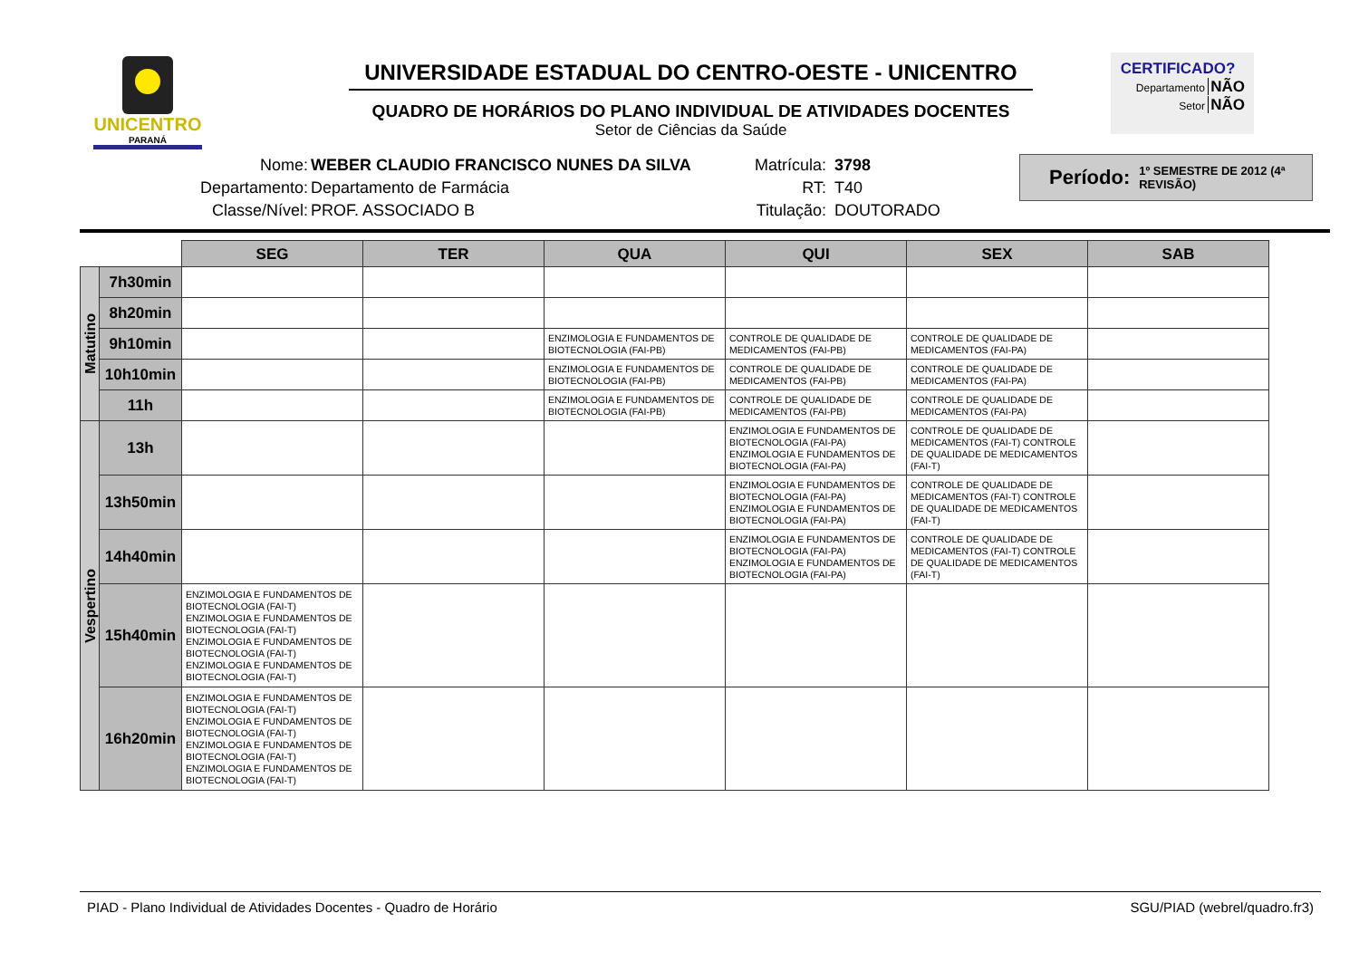UNICENTRO
PARANÁ
UNIVERSIDADE ESTADUAL DO CENTRO-OESTE - UNICENTRO
QUADRO DE HORÁRIOS DO PLANO INDIVIDUAL DE ATIVIDADES DOCENTES
Setor de Ciências da Saúde
CERTIFICADO?
Departamento NÃO
Setor NÃO
Nome:
Departamento:
Classe/Nível:
WEBER CLAUDIO FRANCISCO NUNES DA SILVA
Departamento de Farmácia
PROF. ASSOCIADO B
Matrícula:
RT:
Titulação:
3798
T40
DOUTORADO
Período: 1º SEMESTRE DE 2012 (4ª REVISÃO)
| | | SEG | TER | QUA | QUI | SEX | SAB |
| Matutino | 7h30min | | | | | | |
| | 8h20min | | | | | | |
| | 9h10min | | | ENZIMOLOGIA E FUNDAMENTOS DE BIOTECNOLOGIA (FAI-PB) | CONTROLE DE QUALIDADE DE MEDICAMENTOS (FAI-PB) | CONTROLE DE QUALIDADE DE MEDICAMENTOS (FAI-PA) | |
| | 10h10min | | | ENZIMOLOGIA E FUNDAMENTOS DE BIOTECNOLOGIA (FAI-PB) | CONTROLE DE QUALIDADE DE MEDICAMENTOS (FAI-PB) | CONTROLE DE QUALIDADE DE MEDICAMENTOS (FAI-PA) | |
| | 11h | | | ENZIMOLOGIA E FUNDAMENTOS DE BIOTECNOLOGIA (FAI-PB) | CONTROLE DE QUALIDADE DE MEDICAMENTOS (FAI-PB) | CONTROLE DE QUALIDADE DE MEDICAMENTOS (FAI-PA) | |
| Vespertino | 13h | | | | ENZIMOLOGIA E FUNDAMENTOS DE BIOTECNOLOGIA (FAI-PA) ENZIMOLOGIA E FUNDAMENTOS DE BIOTECNOLOGIA (FAI-PA) | CONTROLE DE QUALIDADE DE MEDICAMENTOS (FAI-T) CONTROLE DE QUALIDADE DE MEDICAMENTOS (FAI-T) | |
| | 13h50min | | | | ENZIMOLOGIA E FUNDAMENTOS DE BIOTECNOLOGIA (FAI-PA) ENZIMOLOGIA E FUNDAMENTOS DE BIOTECNOLOGIA (FAI-PA) | CONTROLE DE QUALIDADE DE MEDICAMENTOS (FAI-T) CONTROLE DE QUALIDADE DE MEDICAMENTOS (FAI-T) | |
| | 14h40min | | | | ENZIMOLOGIA E FUNDAMENTOS DE BIOTECNOLOGIA (FAI-PA) ENZIMOLOGIA E FUNDAMENTOS DE BIOTECNOLOGIA (FAI-PA) | CONTROLE DE QUALIDADE DE MEDICAMENTOS (FAI-T) CONTROLE DE QUALIDADE DE MEDICAMENTOS (FAI-T) | |
| | 15h40min | ENZIMOLOGIA E FUNDAMENTOS DE BIOTECNOLOGIA (FAI-T) ENZIMOLOGIA E FUNDAMENTOS DE BIOTECNOLOGIA (FAI-T) ENZIMOLOGIA E FUNDAMENTOS DE BIOTECNOLOGIA (FAI-T) ENZIMOLOGIA E FUNDAMENTOS DE BIOTECNOLOGIA (FAI-T) | | | | | |
| | 16h20min | ENZIMOLOGIA E FUNDAMENTOS DE BIOTECNOLOGIA (FAI-T) ENZIMOLOGIA E FUNDAMENTOS DE BIOTECNOLOGIA (FAI-T) ENZIMOLOGIA E FUNDAMENTOS DE BIOTECNOLOGIA (FAI-T) ENZIMOLOGIA E FUNDAMENTOS DE BIOTECNOLOGIA (FAI-T) | | | | | |
PIAD - Plano Individual de Atividades Docentes - Quadro de Horário SGU/PIAD (webrel/quadro.fr3)